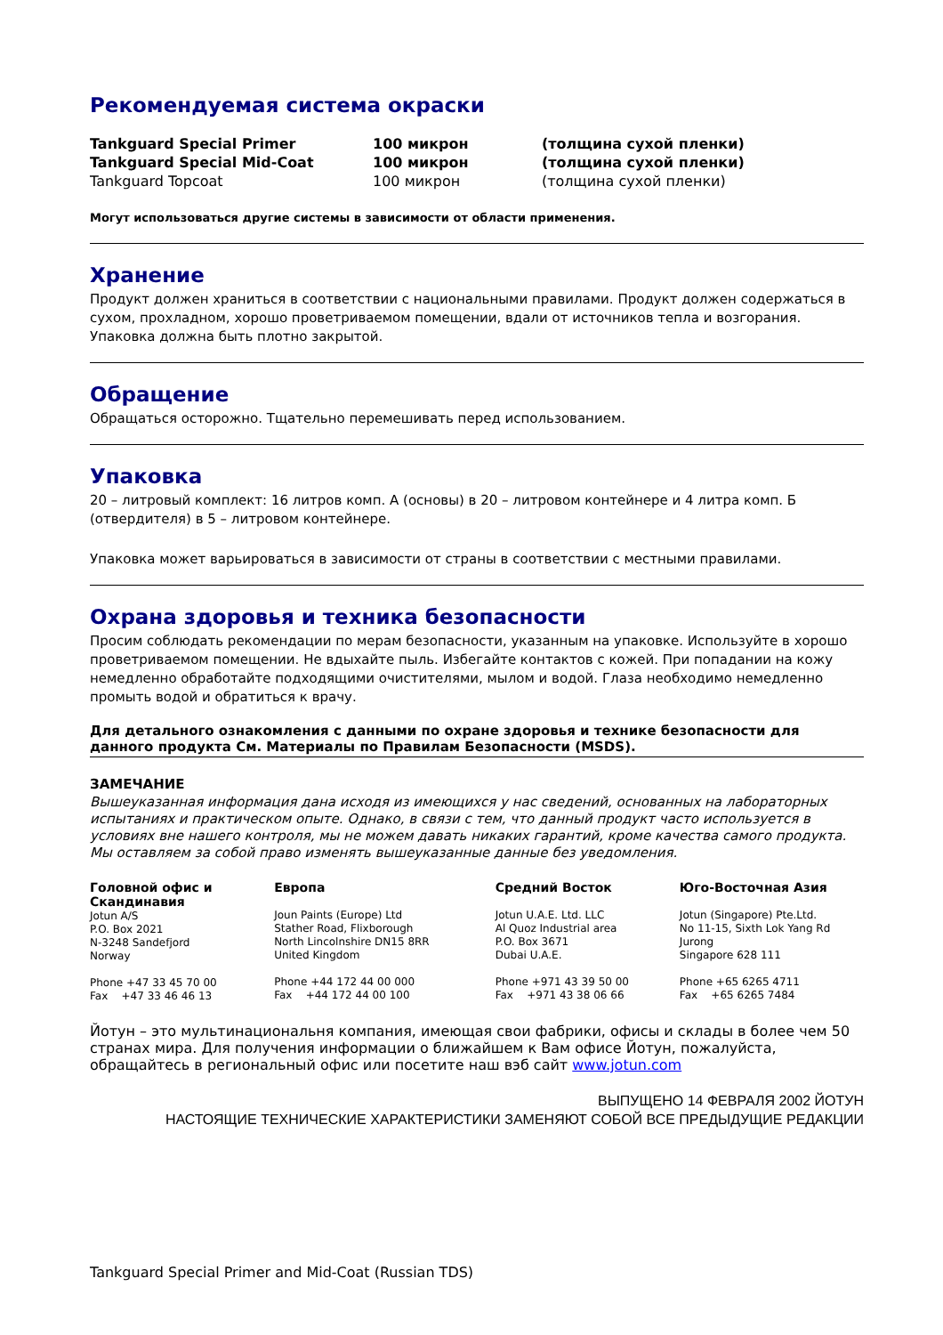Рекомендуемая система окраски
| Tankguard Special Primer | 100 микрон | (толщина сухой пленки) |
| Tankguard Special Mid-Coat | 100 микрон | (толщина сухой пленки) |
| Tankguard Topcoat | 100 микрон | (толщина сухой пленки) |
Могут использоваться другие системы в зависимости от области применения.
Хранение
Продукт должен храниться в соответствии с национальными правилами. Продукт должен содержаться в сухом, прохладном, хорошо проветриваемом помещении, вдали от источников тепла и возгорания. Упаковка должна быть плотно закрытой.
Обращение
Обращаться осторожно. Тщательно перемешивать перед использованием.
Упаковка
20 – литровый комплект: 16 литров комп. А (основы) в 20 – литровом контейнере и 4 литра комп. Б (отвердителя) в 5 – литровом контейнере.
Упаковка может варьироваться в зависимости от страны в соответствии с местными правилами.
Охрана здоровья и техника безопасности
Просим соблюдать рекомендации по мерам безопасности, указанным на упаковке. Используйте в хорошо проветриваемом помещении. Не вдыхайте пыль. Избегайте контактов с кожей. При попадании на кожу немедленно обработайте подходящими очистителями, мылом и водой. Глаза необходимо немедленно промыть водой и обратиться к врачу.
Для детального ознакомления с данными по охране здоровья и технике безопасности для данного продукта См. Материалы по Правилам Безопасности (MSDS).
ЗАМЕЧАНИЕ
Вышеуказанная информация дана исходя из имеющихся у нас сведений, основанных на лабораторных испытаниях и практическом опыте. Однако, в связи с тем, что данный продукт часто используется в условиях вне нашего контроля, мы не можем давать никаких гарантий, кроме качества самого продукта. Мы оставляем за собой право изменять вышеуказанные данные без уведомления.
Головной офис и Скандинавия
Jotun A/S
P.O. Box 2021
N-3248 Sandefjord
Norway
Phone +47 33 45 70 00
Fax +47 33 46 46 13
Европа
Joun Paints (Europe) Ltd
Stather Road, Flixborough
North Lincolnshire DN15 8RR
United Kingdom
Phone +44 172 44 00 000
Fax +44 172 44 00 100
Средний Восток
Jotun U.A.E. Ltd. LLC
Al Quoz Industrial area
P.O. Box 3671
Dubai U.A.E.
Phone +971 43 39 50 00
Fax +971 43 38 06 66
Юго-Восточная Азия
Jotun (Singapore) Pte.Ltd.
No 11-15, Sixth Lok Yang Rd
Jurong
Singapore 628 111
Phone +65 6265 4711
Fax +65 6265 7484
Йотун – это мультинациональня компания, имеющая свои фабрики, офисы и склады в более чем 50 странах мира. Для получения информации о ближайшем к Вам офисе Йотун, пожалуйста, обращайтесь в региональный офис или посетите наш вэб сайт www.jotun.com
ВЫПУЩЕНО 14 ФЕВРАЛЯ 2002 ЙОТУН
НАСТОЯЩИЕ ТЕХНИЧЕСКИЕ ХАРАКТЕРИСТИКИ ЗАМЕНЯЮТ СОБОЙ ВСЕ ПРЕДЫДУЩИЕ РЕДАКЦИИ
Tankguard Special Primer and Mid-Coat (Russian TDS)